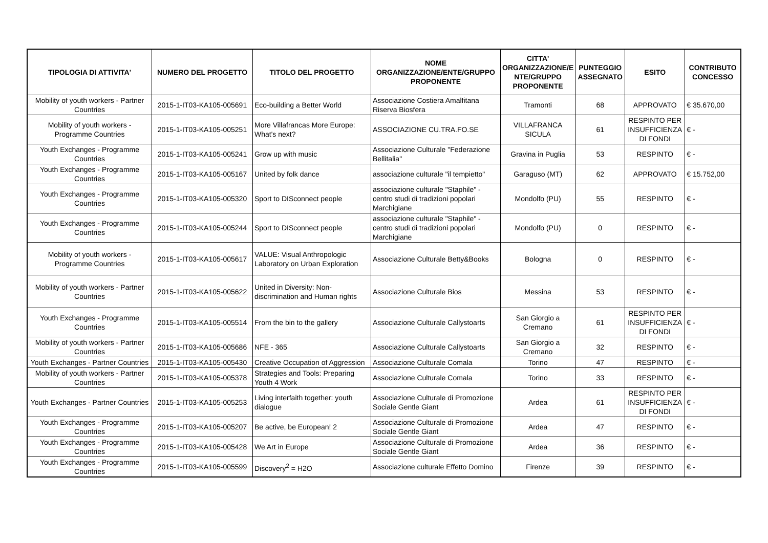| TIPOLOGIA DI ATTIVITA' | NUMERO DEL PROGETTO | TITOLO DEL PROGETTO | NOME ORGANIZZAZIONE/ENTE/GRUPPO PROPONENTE | CITTA' ORGANIZZAZIONE/E NTE/GRUPPO PROPONENTE | PUNTEGGIO ASSEGNATO | ESITO | CONTRIBUTO CONCESSO |
| --- | --- | --- | --- | --- | --- | --- | --- |
| Mobility of youth workers - Partner Countries | 2015-1-IT03-KA105-005691 | Eco-building a Better World | Associazione Costiera Amalfitana Riserva Biosfera | Tramonti | 68 | APPROVATO | € 35.670,00 |
| Mobility of youth workers - Programme Countries | 2015-1-IT03-KA105-005251 | More Villafrancas More Europe: What's next? | ASSOCIAZIONE CU.TRA.FO.SE | VILLAFRANCA SICULA | 61 | RESPINTO PER INSUFFICIENZA DI FONDI | € - |
| Youth Exchanges - Programme Countries | 2015-1-IT03-KA105-005241 | Grow up with music | Associazione Culturale "Federazione Bellitalia" | Gravina in Puglia | 53 | RESPINTO | € - |
| Youth Exchanges - Programme Countries | 2015-1-IT03-KA105-005167 | United by folk dance | associazione culturale "il tempietto" | Garaguso (MT) | 62 | APPROVATO | € 15.752,00 |
| Youth Exchanges - Programme Countries | 2015-1-IT03-KA105-005320 | Sport to DISconnect people | associazione culturale "Staphile" - centro studi di tradizioni popolari Marchigiane | Mondolfo (PU) | 55 | RESPINTO | € - |
| Youth Exchanges - Programme Countries | 2015-1-IT03-KA105-005244 | Sport to DISconnect people | associazione culturale "Staphile" - centro studi di tradizioni popolari Marchigiane | Mondolfo (PU) | 0 | RESPINTO | € - |
| Mobility of youth workers - Programme Countries | 2015-1-IT03-KA105-005617 | VALUE: Visual Anthropologic Laboratory on Urban Exploration | Associazione Culturale Betty&Books | Bologna | 0 | RESPINTO | € - |
| Mobility of youth workers - Partner Countries | 2015-1-IT03-KA105-005622 | United in Diversity: Non-discrimination and Human rights | Associazione Culturale Bios | Messina | 53 | RESPINTO | € - |
| Youth Exchanges - Programme Countries | 2015-1-IT03-KA105-005514 | From the bin to the gallery | Associazione Culturale Callystoarts | San Giorgio a Cremano | 61 | RESPINTO PER INSUFFICIENZA DI FONDI | € - |
| Mobility of youth workers - Partner Countries | 2015-1-IT03-KA105-005686 | NFE - 365 | Associazione Culturale Callystoarts | San Giorgio a Cremano | 32 | RESPINTO | € - |
| Youth Exchanges - Partner Countries | 2015-1-IT03-KA105-005430 | Creative Occupation of Aggression | Associazione Culturale Comala | Torino | 47 | RESPINTO | € - |
| Mobility of youth workers - Partner Countries | 2015-1-IT03-KA105-005378 | Strategies and Tools: Preparing Youth 4 Work | Associazione Culturale Comala | Torino | 33 | RESPINTO | € - |
| Youth Exchanges - Partner Countries | 2015-1-IT03-KA105-005253 | Living interfaith together: youth dialogue | Associazione Culturale di Promozione Sociale Gentle Giant | Ardea | 61 | RESPINTO PER INSUFFICIENZA DI FONDI | € - |
| Youth Exchanges - Programme Countries | 2015-1-IT03-KA105-005207 | Be active, be European! 2 | Associazione Culturale di Promozione Sociale Gentle Giant | Ardea | 47 | RESPINTO | € - |
| Youth Exchanges - Programme Countries | 2015-1-IT03-KA105-005428 | We Art in Europe | Associazione Culturale di Promozione Sociale Gentle Giant | Ardea | 36 | RESPINTO | € - |
| Youth Exchanges - Programme Countries | 2015-1-IT03-KA105-005599 | Discovery<sup>2</sup> = H2O | Associazione culturale Effetto Domino | Firenze | 39 | RESPINTO | € - |